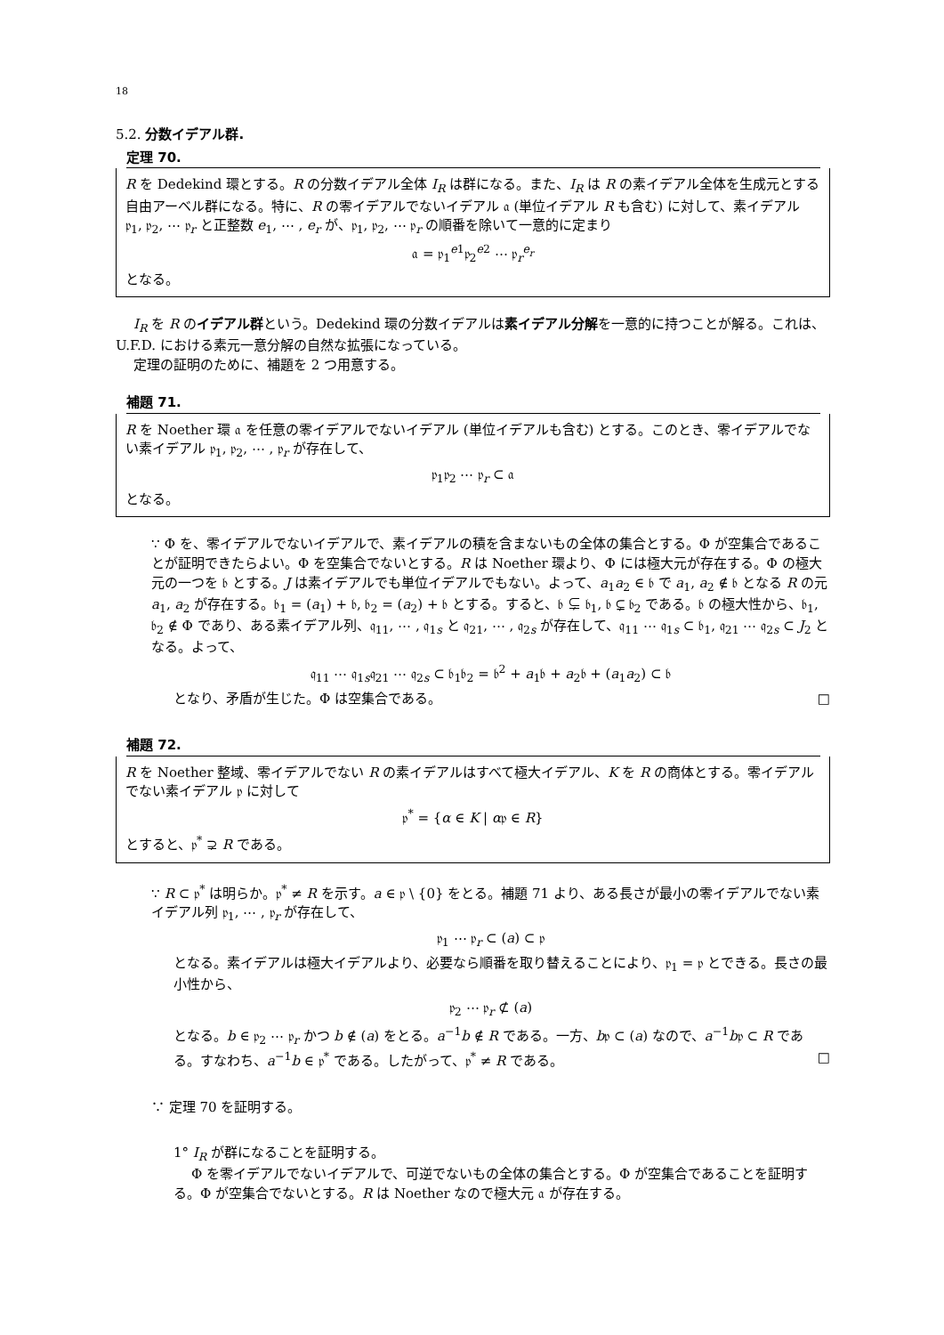18
5.2. 分数イデアル群.
定理 70.
R を Dedekind 環とする。R の分数イデアル全体 I<sub>R</sub> は群になる。また、I<sub>R</sub> は R の素イデアル全体を生成元とする自由アーベル群になる。特に、R の零イデアルでないイデアル 𝔞 (単位イデアル R も含む) に対して、素イデアル 𝔭<sub>1</sub>, 𝔭<sub>2</sub>, ⋯ 𝔭<sub>r</sub> と正整数 e<sub>1</sub>, ⋯ , e<sub>r</sub> が、𝔭<sub>1</sub>, 𝔭<sub>2</sub>, ⋯ 𝔭<sub>r</sub> の順番を除いて一意的に定まり
𝔞 = 𝔭<sub>1</sub><sup>e1</sup>𝔭<sub>2</sub><sup>e2</sup> ⋯ 𝔭<sub>r</sub><sup>e<sub>r</sub></sup>
となる。
I<sub>R</sub> を R のイデアル群という。Dedekind 環の分数イデアルは素イデアル分解を一意的に持つことが解る。これは、U.F.D. における素元一意分解の自然な拡張になっている。
定理の証明のために、補題を 2 つ用意する。
補題 71.
R を Noether 環 𝔞 を任意の零イデアルでないイデアル (単位イデアルも含む) とする。このとき、零イデアルでない素イデアル 𝔭<sub>1</sub>, 𝔭<sub>2</sub>, ⋯ , 𝔭<sub>r</sub> が存在して、
𝔭<sub>1</sub>𝔭<sub>2</sub> ⋯ 𝔭<sub>r</sub> ⊂ 𝔞
となる。
∵ Φ を、零イデアルでないイデアルで、素イデアルの積を含まないもの全体の集合とする。Φ が空集合であることが証明できたらよい。Φ を空集合でないとする。R は Noether 環より、Φ には極大元が存在する。Φ の極大元の一つを 𝔟 とする。J は素イデアルでも単位イデアルでもない。よって、a<sub>1</sub>a<sub>2</sub> ∈ 𝔟 で a<sub>1</sub>, a<sub>2</sub> ∉ 𝔟 となる R の元 a<sub>1</sub>, a<sub>2</sub> が存在する。𝔟<sub>1</sub> = (a<sub>1</sub>) + 𝔟, 𝔟<sub>2</sub> = (a<sub>2</sub>) + 𝔟 とする。すると、𝔟 ⊊ 𝔟<sub>1</sub>, 𝔟 ⊊ 𝔟<sub>2</sub> である。𝔟 の極大性から、𝔟<sub>1</sub>, 𝔟<sub>2</sub> ∉ Φ であり、ある素イデアル列、𝔮<sub>11</sub>, ⋯ , 𝔮<sub>1s</sub> と 𝔮<sub>21</sub>, ⋯ , 𝔮<sub>2s</sub> が存在して、𝔮<sub>11</sub> ⋯ 𝔮<sub>1s</sub> ⊂ 𝔟<sub>1</sub>, 𝔮<sub>21</sub> ⋯ 𝔮<sub>2s</sub> ⊂ J<sub>2</sub> となる。よって、
𝔮<sub>11</sub> ⋯ 𝔮<sub>1s</sub>𝔮<sub>21</sub> ⋯ 𝔮<sub>2s</sub> ⊂ 𝔟<sub>1</sub>𝔟<sub>2</sub> = 𝔟<sup>2</sup> + a<sub>1</sub>𝔟 + a<sub>2</sub>𝔟 + (a<sub>1</sub>a<sub>2</sub>) ⊂ 𝔟
となり、矛盾が生じた。Φ は空集合である。 □
補題 72.
R を Noether 整域、零イデアルでない R の素イデアルはすべて極大イデアル、K を R の商体とする。零イデアルでない素イデアル 𝔭 に対して
𝔭<sup>*</sup> = {α ∈ K | α𝔭 ∈ R}
とすると、𝔭<sup>*</sup> ⊋ R である。
∵ R ⊂ 𝔭<sup>*</sup> は明らか。𝔭<sup>*</sup> ≠ R を示す。a ∈ 𝔭 \ {0} をとる。補題 71 より、ある長さが最小の零イデアルでない素イデアル列 𝔭<sub>1</sub>, ⋯ , 𝔭<sub>r</sub> が存在して、
𝔭<sub>1</sub> ⋯ 𝔭<sub>r</sub> ⊂ (a) ⊂ 𝔭
となる。素イデアルは極大イデアルより、必要なら順番を取り替えることにより、𝔭<sub>1</sub> = 𝔭 とできる。長さの最小性から、
𝔭<sub>2</sub> ⋯ 𝔭<sub>r</sub> ⊄ (a)
となる。b ∈ 𝔭<sub>2</sub> ⋯ 𝔭<sub>r</sub> かつ b ∉ (a) をとる。a<sup>−1</sup>b ∉ R である。一方、b𝔭 ⊂ (a) なので、a<sup>−1</sup>b𝔭 ⊂ R である。すなわち、a<sup>−1</sup>b ∈ 𝔭<sup>*</sup> である。したがって、𝔭<sup>*</sup> ≠ R である。 □
∵ 定理 70 を証明する。
1° I<sub>R</sub> が群になることを証明する。
Φ を零イデアルでないイデアルで、可逆でないもの全体の集合とする。Φ が空集合であることを証明する。Φ が空集合でないとする。R は Noether なので極大元 𝔞 が存在する。